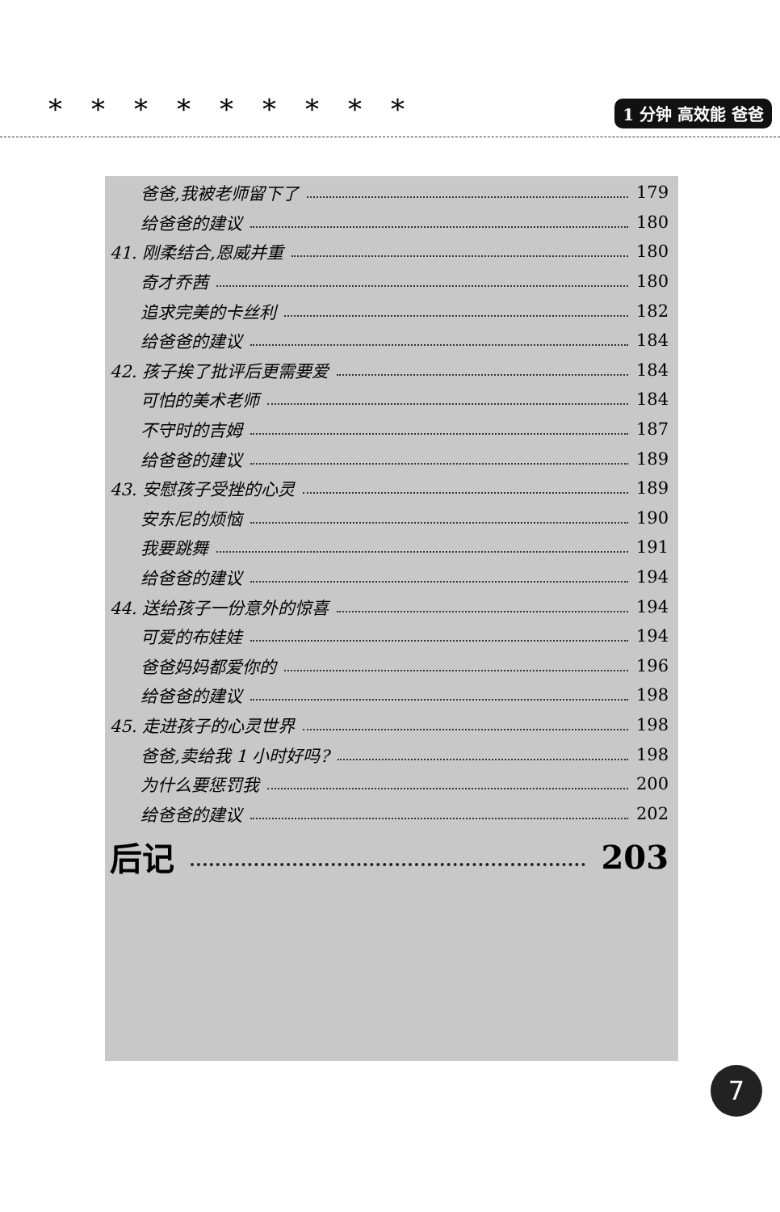*********
1 分钟 高效能 爸爸
爸爸,我被老师留下了 179
给爸爸的建议 180
41. 刚柔结合,恩威并重 180
奇才乔茜 180
追求完美的卡丝利 182
给爸爸的建议 184
42. 孩子挨了批评后更需要爱 184
可怕的美术老师 184
不守时的吉姆 187
给爸爸的建议 189
43. 安慰孩子受挫的心灵 189
安东尼的烦恼 190
我要跳舞 191
给爸爸的建议 194
44. 送给孩子一份意外的惊喜 194
可爱的布娃娃 194
爸爸妈妈都爱你的 196
给爸爸的建议 198
45. 走进孩子的心灵世界 198
爸爸,卖给我 1 小时好吗? 198
为什么要惩罚我 200
给爸爸的建议 202
后记 203
7